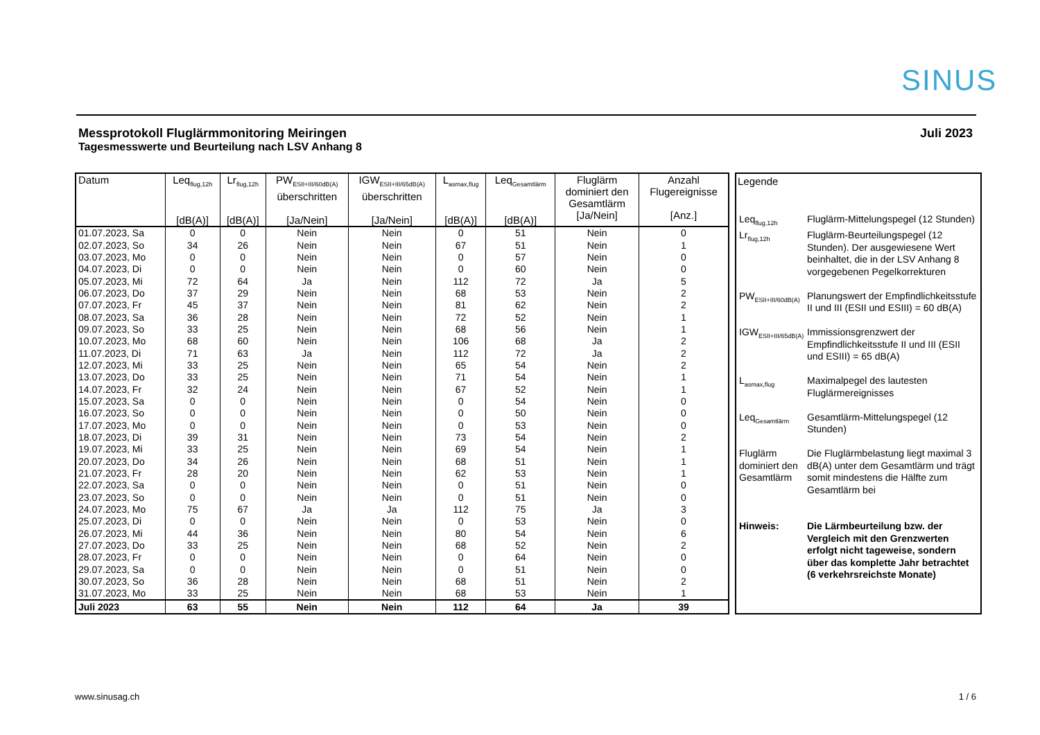SINUS
Messprotokoll Fluglärmmonitoring Meiringen
Tagesmesswerte und Beurteilung nach LSV Anhang 8
Juli 2023
| Datum | Leq<sub>flug,12h</sub> [dB(A)] | Lr<sub>flug,12h</sub> [dB(A)] | PW<sub>ESII+III/60dB(A)</sub> überschritten [Ja/Nein] | IGW<sub>ESII+III/65dB(A)</sub> überschritten [Ja/Nein] | L<sub>asmax,flug</sub> [dB(A)] | Leq<sub>Gesamtlärm</sub> [dB(A)] | Fluglärm dominiert den Gesamtlärm [Ja/Nein] | Anzahl Flugereignisse [Anz.] |
| --- | --- | --- | --- | --- | --- | --- | --- | --- |
| 01.07.2023, Sa | 0 | 0 | Nein | Nein | 0 | 51 | Nein | 0 |
| 02.07.2023, So | 34 | 26 | Nein | Nein | 67 | 51 | Nein | 1 |
| 03.07.2023, Mo | 0 | 0 | Nein | Nein | 0 | 57 | Nein | 0 |
| 04.07.2023, Di | 0 | 0 | Nein | Nein | 0 | 60 | Nein | 0 |
| 05.07.2023, Mi | 72 | 64 | Ja | Nein | 112 | 72 | Ja | 5 |
| 06.07.2023, Do | 37 | 29 | Nein | Nein | 68 | 53 | Nein | 2 |
| 07.07.2023, Fr | 45 | 37 | Nein | Nein | 81 | 62 | Nein | 2 |
| 08.07.2023, Sa | 36 | 28 | Nein | Nein | 72 | 52 | Nein | 1 |
| 09.07.2023, So | 33 | 25 | Nein | Nein | 68 | 56 | Nein | 1 |
| 10.07.2023, Mo | 68 | 60 | Nein | Nein | 106 | 68 | Ja | 2 |
| 11.07.2023, Di | 71 | 63 | Ja | Nein | 112 | 72 | Ja | 2 |
| 12.07.2023, Mi | 33 | 25 | Nein | Nein | 65 | 54 | Nein | 2 |
| 13.07.2023, Do | 33 | 25 | Nein | Nein | 71 | 54 | Nein | 1 |
| 14.07.2023, Fr | 32 | 24 | Nein | Nein | 67 | 52 | Nein | 1 |
| 15.07.2023, Sa | 0 | 0 | Nein | Nein | 0 | 54 | Nein | 0 |
| 16.07.2023, So | 0 | 0 | Nein | Nein | 0 | 50 | Nein | 0 |
| 17.07.2023, Mo | 0 | 0 | Nein | Nein | 0 | 53 | Nein | 0 |
| 18.07.2023, Di | 39 | 31 | Nein | Nein | 73 | 54 | Nein | 2 |
| 19.07.2023, Mi | 33 | 25 | Nein | Nein | 69 | 54 | Nein | 1 |
| 20.07.2023, Do | 34 | 26 | Nein | Nein | 68 | 51 | Nein | 1 |
| 21.07.2023, Fr | 28 | 20 | Nein | Nein | 62 | 53 | Nein | 1 |
| 22.07.2023, Sa | 0 | 0 | Nein | Nein | 0 | 51 | Nein | 0 |
| 23.07.2023, So | 0 | 0 | Nein | Nein | 0 | 51 | Nein | 0 |
| 24.07.2023, Mo | 75 | 67 | Ja | Ja | 112 | 75 | Ja | 3 |
| 25.07.2023, Di | 0 | 0 | Nein | Nein | 0 | 53 | Nein | 0 |
| 26.07.2023, Mi | 44 | 36 | Nein | Nein | 80 | 54 | Nein | 6 |
| 27.07.2023, Do | 33 | 25 | Nein | Nein | 68 | 52 | Nein | 2 |
| 28.07.2023, Fr | 0 | 0 | Nein | Nein | 0 | 64 | Nein | 0 |
| 29.07.2023, Sa | 0 | 0 | Nein | Nein | 0 | 51 | Nein | 0 |
| 30.07.2023, So | 36 | 28 | Nein | Nein | 68 | 51 | Nein | 2 |
| 31.07.2023, Mo | 33 | 25 | Nein | Nein | 68 | 53 | Nein | 1 |
| Juli 2023 | 63 | 55 | Nein | Nein | 112 | 64 | Ja | 39 |
Legende
| Leq<sub>flug,12h</sub> | Fluglärm-Mittelungspegel (12 Stunden) |
| Lr<sub>flug,12h</sub> | Fluglärm-Beurteilungspegel (12 Stunden). Der ausgewiesene Wert beinhaltet, die in der LSV Anhang 8 vorgegebenen Pegelkorrekturen |
| PW<sub>ESII+III/60dB(A)</sub> | Planungswert der Empfindlichkeitsstufe II und III (ESII und ESIII) = 60 dB(A) |
| IGW<sub>ESII+III/65dB(A)</sub> | Immissionsgrenzwert der Empfindlichkeitsstufe II und III (ESII und ESIII) = 65 dB(A) |
| L<sub>asmax,flug</sub> | Maximalpegel des lautesten Fluglärmereignisses |
| Leq<sub>Gesamtlärm</sub> | Gesamtlärm-Mittelungspegel (12 Stunden) |
| Fluglärm dominiert den Gesamtlärm | Die Fluglärmbelastung liegt maximal 3 dB(A) unter dem Gesamtlärm und trägt somit mindestens die Hälfte zum Gesamtlärm bei |
| Hinweis: | Die Lärmbeurteilung bzw. der Vergleich mit den Grenzwerten erfolgt nicht tageweise, sondern über das komplette Jahr betrachtet (6 verkehrsreichste Monate) |
www.sinusag.ch 1 / 6